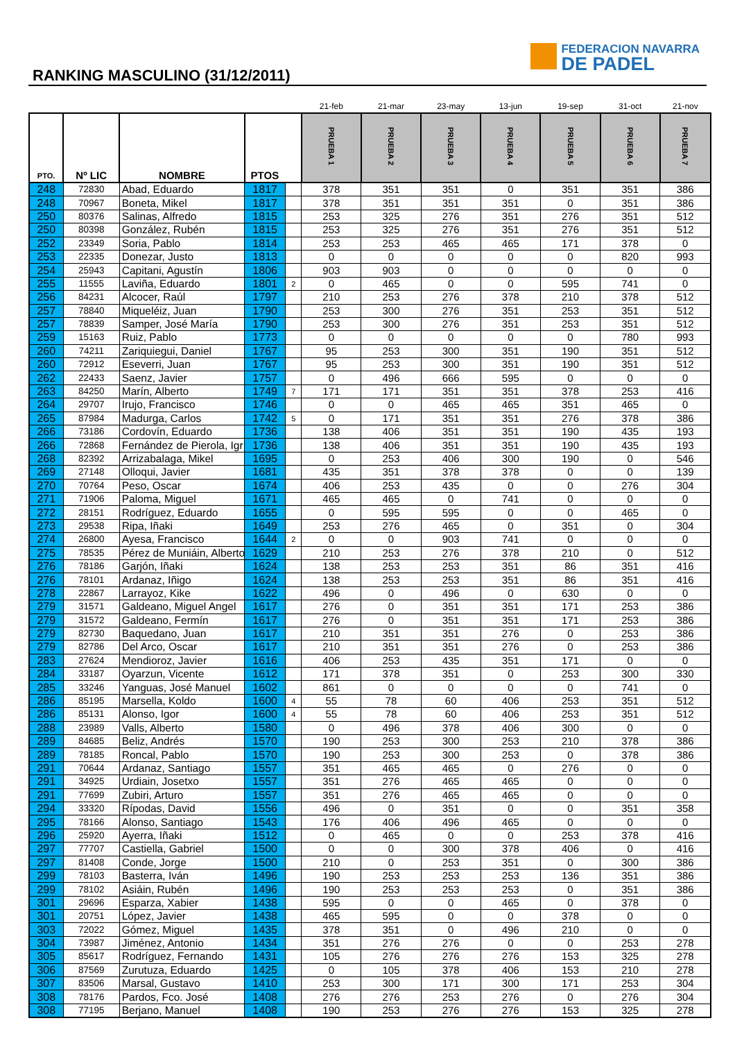RANKING MASCULINO (31/12/2011)
FEDERACION NAVARRA
DE PADEL
| | | | | | 21-feb | 21-mar | 23-may | 13-jun | 19-sep | 31-oct | 21-nov |
| --- | --- | --- | --- | --- | --- | --- | --- | --- | --- | --- | --- |
| PTO. | Nº LIC | NOMBRE | PTOS | | PRUEBA 1 | PRUEBA 2 | PRUEBA 3 | PRUEBA 4 | PRUEBA 5 | PRUEBA 6 | PRUEBA 7 |
| 248 | 72830 | Abad, Eduardo | 1817 | | 378 | 351 | 351 | 0 | 351 | 351 | 386 |
| 248 | 70967 | Boneta, Mikel | 1817 | | 378 | 351 | 351 | 351 | 0 | 351 | 386 |
| 250 | 80376 | Salinas, Alfredo | 1815 | | 253 | 325 | 276 | 351 | 276 | 351 | 512 |
| 250 | 80398 | González, Rubén | 1815 | | 253 | 325 | 276 | 351 | 276 | 351 | 512 |
| 252 | 23349 | Soria, Pablo | 1814 | | 253 | 253 | 465 | 465 | 171 | 378 | 0 |
| 253 | 22335 | Donezar, Justo | 1813 | | 0 | 0 | 0 | 0 | 0 | 820 | 993 |
| 254 | 25943 | Capitani, Agustín | 1806 | | 903 | 903 | 0 | 0 | 0 | 0 | 0 |
| 255 | 11555 | Laviña, Eduardo | 1801 | 2 | 0 | 465 | 0 | 0 | 595 | 741 | 0 |
| 256 | 84231 | Alcocer, Raúl | 1797 | | 210 | 253 | 276 | 378 | 210 | 378 | 512 |
| 257 | 78840 | Miqueléiz, Juan | 1790 | | 253 | 300 | 276 | 351 | 253 | 351 | 512 |
| 257 | 78839 | Samper, José María | 1790 | | 253 | 300 | 276 | 351 | 253 | 351 | 512 |
| 259 | 15163 | Ruiz, Pablo | 1773 | | 0 | 0 | 0 | 0 | 0 | 780 | 993 |
| 260 | 74211 | Zariquiegui, Daniel | 1767 | | 95 | 253 | 300 | 351 | 190 | 351 | 512 |
| 260 | 72912 | Eseverri, Juan | 1767 | | 95 | 253 | 300 | 351 | 190 | 351 | 512 |
| 262 | 22433 | Saenz, Javier | 1757 | | 0 | 496 | 666 | 595 | 0 | 0 | 0 |
| 263 | 84250 | Marín, Alberto | 1749 | 7 | 171 | 171 | 351 | 351 | 378 | 253 | 416 |
| 264 | 29707 | Irujo, Francisco | 1746 | | 0 | 0 | 465 | 465 | 351 | 465 | 0 |
| 265 | 87984 | Madurga, Carlos | 1742 | 5 | 0 | 171 | 351 | 351 | 276 | 378 | 386 |
| 266 | 73186 | Cordovín, Eduardo | 1736 | | 138 | 406 | 351 | 351 | 190 | 435 | 193 |
| 266 | 72868 | Fernández de Pierola, Igr | 1736 | | 138 | 406 | 351 | 351 | 190 | 435 | 193 |
| 268 | 82392 | Arrizabalaga, Mikel | 1695 | | 0 | 253 | 406 | 300 | 190 | 0 | 546 |
| 269 | 27148 | Olloqui, Javier | 1681 | | 435 | 351 | 378 | 378 | 0 | 0 | 139 |
| 270 | 70764 | Peso, Oscar | 1674 | | 406 | 253 | 435 | 0 | 0 | 276 | 304 |
| 271 | 71906 | Paloma, Miguel | 1671 | | 465 | 465 | 0 | 741 | 0 | 0 | 0 |
| 272 | 28151 | Rodríguez, Eduardo | 1655 | | 0 | 595 | 595 | 0 | 0 | 465 | 0 |
| 273 | 29538 | Ripa, Iñaki | 1649 | | 253 | 276 | 465 | 0 | 351 | 0 | 304 |
| 274 | 26800 | Ayesa, Francisco | 1644 | 2 | 0 | 0 | 903 | 741 | 0 | 0 | 0 |
| 275 | 78535 | Pérez de Muniáin, Alberto | 1629 | | 210 | 253 | 276 | 378 | 210 | 0 | 512 |
| 276 | 78186 | Garjón, Iñaki | 1624 | | 138 | 253 | 253 | 351 | 86 | 351 | 416 |
| 276 | 78101 | Ardanaz, Iñigo | 1624 | | 138 | 253 | 253 | 351 | 86 | 351 | 416 |
| 278 | 22867 | Larrayoz, Kike | 1622 | | 496 | 0 | 496 | 0 | 630 | 0 | 0 |
| 279 | 31571 | Galdeano, Miguel Angel | 1617 | | 276 | 0 | 351 | 351 | 171 | 253 | 386 |
| 279 | 31572 | Galdeano, Fermín | 1617 | | 276 | 0 | 351 | 351 | 171 | 253 | 386 |
| 279 | 82730 | Baquedano, Juan | 1617 | | 210 | 351 | 351 | 276 | 0 | 253 | 386 |
| 279 | 82786 | Del Arco, Oscar | 1617 | | 210 | 351 | 351 | 276 | 0 | 253 | 386 |
| 283 | 27624 | Mendioroz, Javier | 1616 | | 406 | 253 | 435 | 351 | 171 | 0 | 0 |
| 284 | 33187 | Oyarzun, Vicente | 1612 | | 171 | 378 | 351 | 0 | 253 | 300 | 330 |
| 285 | 33246 | Yanguas, José Manuel | 1602 | | 861 | 0 | 0 | 0 | 0 | 741 | 0 |
| 286 | 85195 | Marsella, Koldo | 1600 | 4 | 55 | 78 | 60 | 406 | 253 | 351 | 512 |
| 286 | 85131 | Alonso, Igor | 1600 | 4 | 55 | 78 | 60 | 406 | 253 | 351 | 512 |
| 288 | 23989 | Valls, Alberto | 1580 | | 0 | 496 | 378 | 406 | 300 | 0 | 0 |
| 289 | 84685 | Beliz, Andrés | 1570 | | 190 | 253 | 300 | 253 | 210 | 378 | 386 |
| 289 | 78185 | Roncal, Pablo | 1570 | | 190 | 253 | 300 | 253 | 0 | 378 | 386 |
| 291 | 70644 | Ardanaz, Santiago | 1557 | | 351 | 465 | 465 | 0 | 276 | 0 | 0 |
| 291 | 34925 | Urdiain, Josetxo | 1557 | | 351 | 276 | 465 | 465 | 0 | 0 | 0 |
| 291 | 77699 | Zubiri, Arturo | 1557 | | 351 | 276 | 465 | 465 | 0 | 0 | 0 |
| 294 | 33320 | Rípodas, David | 1556 | | 496 | 0 | 351 | 0 | 0 | 351 | 358 |
| 295 | 78166 | Alonso, Santiago | 1543 | | 176 | 406 | 496 | 465 | 0 | 0 | 0 |
| 296 | 25920 | Ayerra, Iñaki | 1512 | | 0 | 465 | 0 | 0 | 253 | 378 | 416 |
| 297 | 77707 | Castiella, Gabriel | 1500 | | 0 | 0 | 300 | 378 | 406 | 0 | 416 |
| 297 | 81408 | Conde, Jorge | 1500 | | 210 | 0 | 253 | 351 | 0 | 300 | 386 |
| 299 | 78103 | Basterra, Iván | 1496 | | 190 | 253 | 253 | 253 | 136 | 351 | 386 |
| 299 | 78102 | Asiáin, Rubén | 1496 | | 190 | 253 | 253 | 253 | 0 | 351 | 386 |
| 301 | 29696 | Esparza, Xabier | 1438 | | 595 | 0 | 0 | 465 | 0 | 378 | 0 |
| 301 | 20751 | López, Javier | 1438 | | 465 | 595 | 0 | 0 | 378 | 0 | 0 |
| 303 | 72022 | Gómez, Miguel | 1435 | | 378 | 351 | 0 | 496 | 210 | 0 | 0 |
| 304 | 73987 | Jiménez, Antonio | 1434 | | 351 | 276 | 276 | 0 | 0 | 253 | 278 |
| 305 | 85617 | Rodríguez, Fernando | 1431 | | 105 | 276 | 276 | 276 | 153 | 325 | 278 |
| 306 | 87569 | Zurutuza, Eduardo | 1425 | | 0 | 105 | 378 | 406 | 153 | 210 | 278 |
| 307 | 83506 | Marsal, Gustavo | 1410 | | 253 | 300 | 171 | 300 | 171 | 253 | 304 |
| 308 | 78176 | Pardos, Fco. José | 1408 | | 276 | 276 | 253 | 276 | 0 | 276 | 304 |
| 308 | 77195 | Berjano, Manuel | 1408 | | 190 | 253 | 276 | 276 | 153 | 325 | 278 |